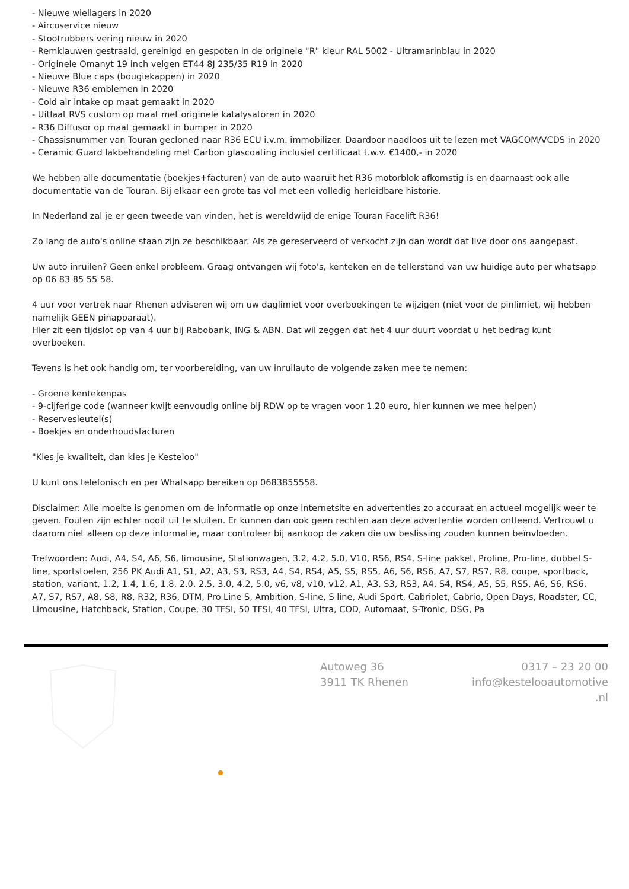- Nieuwe wiellagers in 2020
- Aircoservice nieuw
- Stootrubbers vering nieuw in 2020
- Remklauwen gestraald, gereinigd en gespoten in de originele "R" kleur RAL 5002 - Ultramarinblau in 2020
- Originele Omanyt 19 inch velgen ET44 8J 235/35 R19 in 2020
- Nieuwe Blue caps (bougiekappen) in 2020
- Nieuwe R36 emblemen in 2020
- Cold air intake op maat gemaakt in 2020
- Uitlaat RVS custom op maat met originele katalysatoren in 2020
- R36 Diffusor op maat gemaakt in bumper in 2020
- Chassisnummer van Touran gecloned naar R36 ECU i.v.m. immobilizer. Daardoor naadloos uit te lezen met VAGCOM/VCDS in 2020
- Ceramic Guard lakbehandeling met Carbon glascoating inclusief certificaat t.w.v. €1400,- in 2020
We hebben alle documentatie (boekjes+facturen) van de auto waaruit het R36 motorblok afkomstig is en daarnaast ook alle documentatie van de Touran. Bij elkaar een grote tas vol met een volledig herleidbare historie.
In Nederland zal je er geen tweede van vinden, het is wereldwijd de enige Touran Facelift R36!
Zo lang de auto's online staan zijn ze beschikbaar. Als ze gereserveerd of verkocht zijn dan wordt dat live door ons aangepast.
Uw auto inruilen? Geen enkel probleem. Graag ontvangen wij foto's, kenteken en de tellerstand van uw huidige auto per whatsapp op 06 83 85 55 58.
4 uur voor vertrek naar Rhenen adviseren wij om uw daglimiet voor overboekingen te wijzigen (niet voor de pinlimiet, wij hebben namelijk GEEN pinapparaat).
Hier zit een tijdslot op van 4 uur bij Rabobank, ING & ABN. Dat wil zeggen dat het 4 uur duurt voordat u het bedrag kunt overboeken.
Tevens is het ook handig om, ter voorbereiding, van uw inruilauto de volgende zaken mee te nemen:
- Groene kentekenpas
- 9-cijferige code (wanneer kwijt eenvoudig online bij RDW op te vragen voor 1.20 euro, hier kunnen we mee helpen)
- Reservesleutel(s)
- Boekjes en onderhoudsfacturen
"Kies je kwaliteit, dan kies je Kesteloo"
U kunt ons telefonisch en per Whatsapp bereiken op 0683855558.
Disclaimer: Alle moeite is genomen om de informatie op onze internetsite en advertenties zo accuraat en actueel mogelijk weer te geven. Fouten zijn echter nooit uit te sluiten. Er kunnen dan ook geen rechten aan deze advertentie worden ontleend. Vertrouwt u daarom niet alleen op deze informatie, maar controleer bij aankoop de zaken die uw beslissing zouden kunnen beïnvloeden.
Trefwoorden: Audi, A4, S4, A6, S6, limousine, Stationwagen, 3.2, 4.2, 5.0, V10, RS6, RS4, S-line pakket, Proline, Pro-line, dubbel S-line, sportstoelen, 256 PK Audi A1, S1, A2, A3, S3, RS3, A4, S4, RS4, A5, S5, RS5, A6, S6, RS6, A7, S7, RS7, R8, coupe, sportback, station, variant, 1.2, 1.4, 1.6, 1.8, 2.0, 2.5, 3.0, 4.2, 5.0, v6, v8, v10, v12, A1, A3, S3, RS3, A4, S4, RS4, A5, S5, RS5, A6, S6, RS6, A7, S7, RS7, A8, S8, R8, R32, R36, DTM, Pro Line S, Ambition, S-line, S line, Audi Sport, Cabriolet, Cabrio, Open Days, Roadster, CC, Limousine, Hatchback, Station, Coupe, 30 TFSI, 50 TFSI, 40 TFSI, Ultra, COD, Automaat, S-Tronic, DSG, Pa
Autoweg 36
3911 TK Rhenen
0317 – 23 20 00
info@kesteloo­automotive
.nl